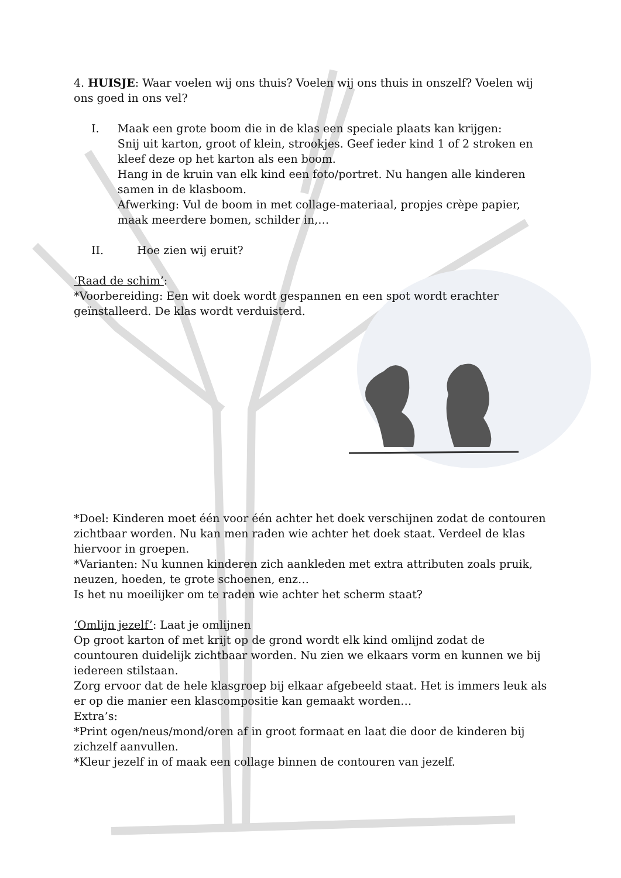4. HUISJE: Waar voelen wij ons thuis? Voelen wij ons thuis in onszelf? Voelen wij ons goed in ons vel?
I. Maak een grote boom die in de klas een speciale plaats kan krijgen:
Snij uit karton, groot of klein, strookjes. Geef ieder kind 1 of 2 stroken en kleef deze op het karton als een boom.
Hang in de kruin van elk kind een foto/portret. Nu hangen alle kinderen samen in de klasboom.
Afwerking: Vul de boom in met collage-materiaal, propjes crèpe papier, maak meerdere bomen, schilder in,…
II. Hoe zien wij eruit?
‘Raad de schim’:
*Voorbereiding: Een wit doek wordt gespannen en een spot wordt erachter geïnstalleerd. De klas wordt verduisterd.
*Doel: Kinderen moet één voor één achter het doek verschijnen zodat de contouren zichtbaar worden. Nu kan men raden wie achter het doek staat. Verdeel de klas hiervoor in groepen.
*Varianten: Nu kunnen kinderen zich aankleden met extra attributen zoals pruik, neuzen, hoeden, te grote schoenen, enz…
Is het nu moeilijker om te raden wie achter het scherm staat?
‘Omlijn jezelf’: Laat je omlijnen
Op groot karton of met krijt op de grond wordt elk kind omlijnd zodat de countouren duidelijk zichtbaar worden. Nu zien we elkaars vorm en kunnen we bij iedereen stilstaan.
Zorg ervoor dat de hele klasgroep bij elkaar afgebeeld staat. Het is immers leuk als er op die manier een klascompositie kan gemaakt worden…
Extra’s:
*Print ogen/neus/mond/oren af in groot formaat en laat die door de kinderen bij zichzelf aanvullen.
*Kleur jezelf in of maak een collage binnen de contouren van jezelf.